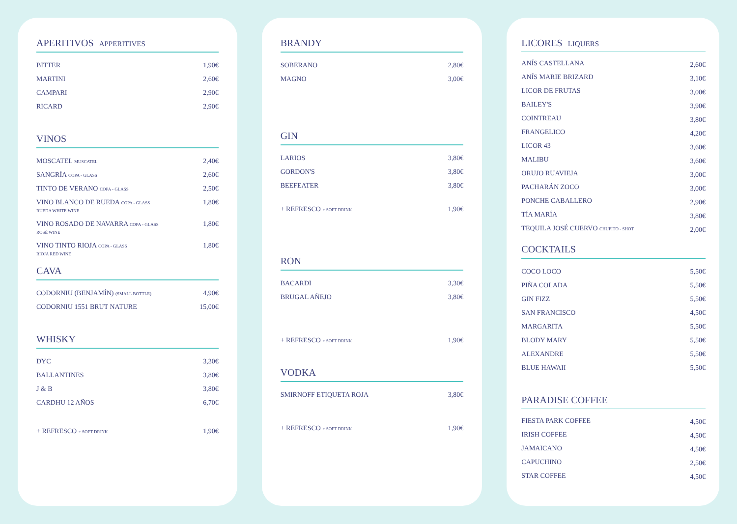APERITIVOS APPERITIVES
| BITTER | 1,90€ |
| MARTINI | 2,60€ |
| CAMPARI | 2,90€ |
| RICARD | 2,90€ |
VINOS
| MOSCATEL MUSCATEL | 2,40€ |
| SANGRÍA COPA - GLASS | 2,60€ |
| TINTO DE VERANO COPA - GLASS | 2,50€ |
| VINO BLANCO DE RUEDA COPA - GLASS RUEDA WHITE WINE | 1,80€ |
| VINO ROSADO DE NAVARRA COPA - GLASS ROSÈ WINE | 1,80€ |
| VINO TINTO RIOJA COPA - GLASS RIOJA RED WINE | 1,80€ |
CAVA
| CODORNIU (BENJAMÍN) (SMALL BOTTLE) | 4,90€ |
| CODORNIU 1551 BRUT NATURE | 15,00€ |
WHISKY
| DYC | 3,30€ |
| BALLANTINES | 3,80€ |
| J & B | 3,80€ |
| CARDHU 12 AÑOS | 6,70€ |
| + REFRESCO + SOFT DRINK | 1,90€ |
BRANDY
| SOBERANO | 2,80€ |
| MAGNO | 3,00€ |
GIN
| LARIOS | 3,80€ |
| GORDON'S | 3,80€ |
| BEEFEATER | 3,80€ |
| + REFRESCO + SOFT DRINK | 1,90€ |
RON
| BACARDI | 3,30€ |
| BRUGAL AÑEJO | 3,80€ |
| + REFRESCO + SOFT DRINK | 1,90€ |
VODKA
| SMIRNOFF ETIQUETA ROJA | 3,80€ |
| + REFRESCO + SOFT DRINK | 1,90€ |
LICORES LIQUERS
| ANÍS CASTELLANA | 2,60€ |
| ANÍS MARIE BRIZARD | 3,10€ |
| LICOR DE FRUTAS | 3,00€ |
| BAILEY'S | 3,90€ |
| COINTREAU | 3,80€ |
| FRANGELICO | 4,20€ |
| LICOR 43 | 3,60€ |
| MALIBU | 3,60€ |
| ORUJO RUAVIEJA | 3,00€ |
| PACHARÁN ZOCO | 3,00€ |
| PONCHE CABALLERO | 2,90€ |
| TÍA MARÍA | 3,80€ |
| TEQUILA JOSÉ CUERVO CHUPITO - SHOT | 2,00€ |
COCKTAILS
| COCO LOCO | 5,50€ |
| PIÑA COLADA | 5,50€ |
| GIN FIZZ | 5,50€ |
| SAN FRANCISCO | 4,50€ |
| MARGARITA | 5,50€ |
| BLODY MARY | 5,50€ |
| ALEXANDRE | 5,50€ |
| BLUE HAWAII | 5,50€ |
PARADISE COFFEE
| FIESTA PARK COFFEE | 4,50€ |
| IRISH COFFEE | 4,50€ |
| JAMAICANO | 4,50€ |
| CAPUCHINO | 2,50€ |
| STAR COFFEE | 4,50€ |